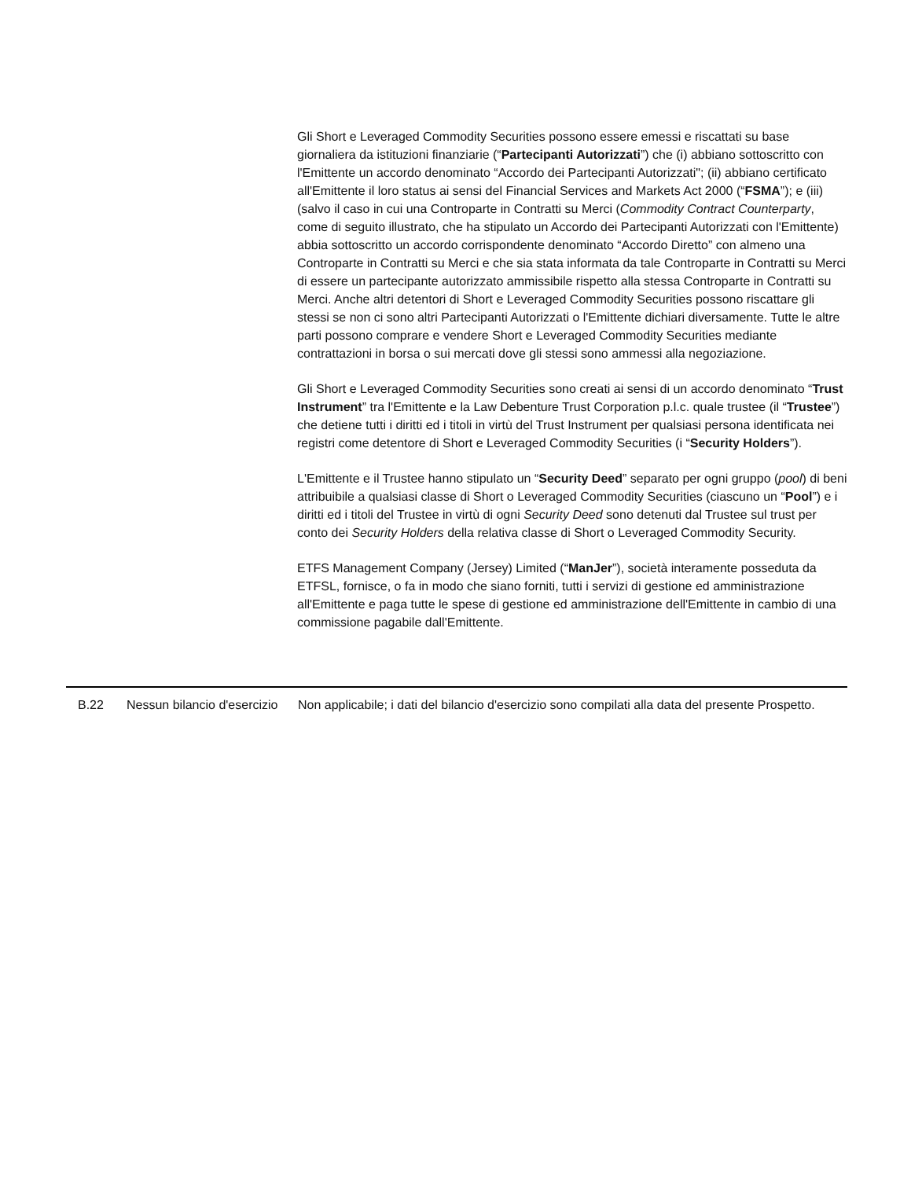Gli Short e Leveraged Commodity Securities possono essere emessi e riscattati su base giornaliera da istituzioni finanziarie (“Partecipanti Autorizzati”) che (i) abbiano sottoscritto con l'Emittente un accordo denominato “Accordo dei Partecipanti Autorizzati"; (ii) abbiano certificato all'Emittente il loro status ai sensi del Financial Services and Markets Act 2000 (“FSMA”); e (iii) (salvo il caso in cui una Controparte in Contratti su Merci (Commodity Contract Counterparty, come di seguito illustrato, che ha stipulato un Accordo dei Partecipanti Autorizzati con l'Emittente) abbia sottoscritto un accordo corrispondente denominato “Accordo Diretto” con almeno una Controparte in Contratti su Merci e che sia stata informata da tale Controparte in Contratti su Merci di essere un partecipante autorizzato ammissibile rispetto alla stessa Controparte in Contratti su Merci. Anche altri detentori di Short e Leveraged Commodity Securities possono riscattare gli stessi se non ci sono altri Partecipanti Autorizzati o l'Emittente dichiari diversamente. Tutte le altre parti possono comprare e vendere Short e Leveraged Commodity Securities mediante contrattazioni in borsa o sui mercati dove gli stessi sono ammessi alla negoziazione.
Gli Short e Leveraged Commodity Securities sono creati ai sensi di un accordo denominato “Trust Instrument” tra l'Emittente e la Law Debenture Trust Corporation p.l.c. quale trustee (il “Trustee”) che detiene tutti i diritti ed i titoli in virtù del Trust Instrument per qualsiasi persona identificata nei registri come detentore di Short e Leveraged Commodity Securities (i “Security Holders”).
L'Emittente e il Trustee hanno stipulato un “Security Deed” separato per ogni gruppo (pool) di beni attribuibile a qualsiasi classe di Short o Leveraged Commodity Securities (ciascuno un “Pool”) e i diritti ed i titoli del Trustee in virtù di ogni Security Deed sono detenuti dal Trustee sul trust per conto dei Security Holders della relativa classe di Short o Leveraged Commodity Security.
ETFS Management Company (Jersey) Limited (“ManJer”), società interamente posseduta da ETFSL, fornisce, o fa in modo che siano forniti, tutti i servizi di gestione ed amministrazione all'Emittente e paga tutte le spese di gestione ed amministrazione dell'Emittente in cambio di una commissione pagabile dall'Emittente.
| | B.22 | Nessun bilancio d'esercizio | Non applicabile; i dati del bilancio d'esercizio sono compilati alla data del presente Prospetto. |